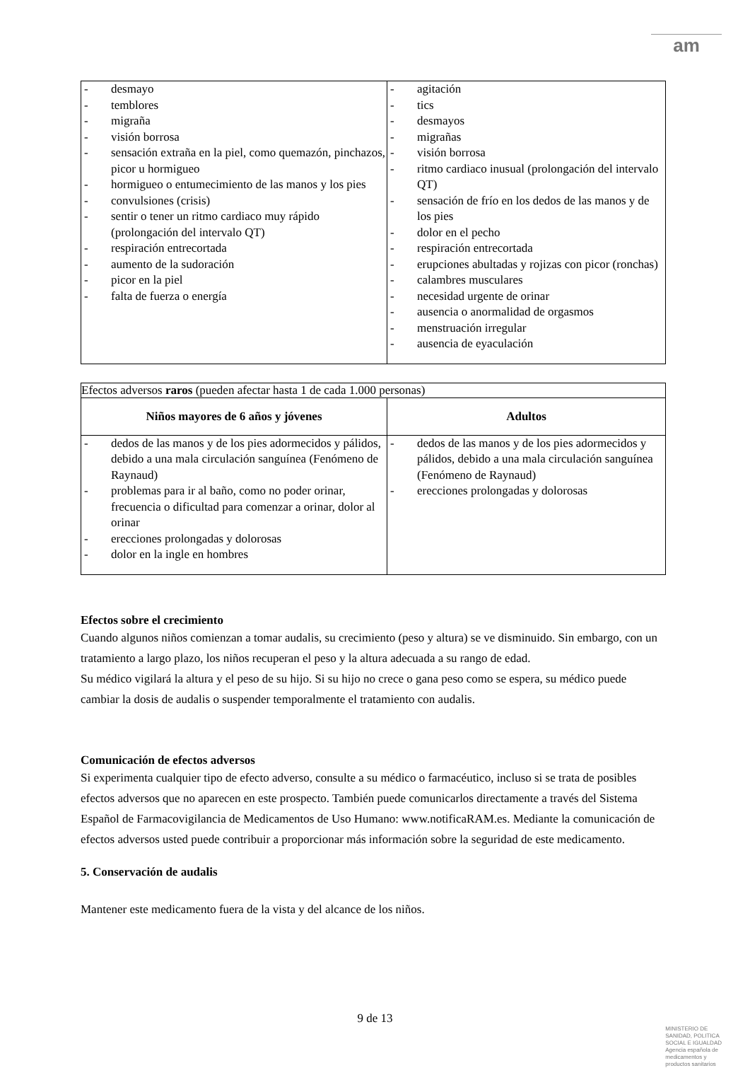am
| - desmayo - temblores - migraña - visión borrosa - sensación extraña en la piel, como quemazón, pinchazos, picor u hormigueo - hormigueo o entumecimiento de las manos y los pies - convulsiones (crisis) - sentir o tener un ritmo cardiaco muy rápido (prolongación del intervalo QT) - respiración entrecortada - aumento de la sudoración - picor en la piel - falta de fuerza o energía | - agitación - tics - desmayos - migrañas - visión borrosa - ritmo cardiaco inusual (prolongación del intervalo QT) - sensación de frío en los dedos de las manos y de los pies - dolor en el pecho - respiración entrecortada - erupciones abultadas y rojizas con picor (ronchas) - calambres musculares - necesidad urgente de orinar - ausencia o anormalidad de orgasmos - menstruación irregular - ausencia de eyaculación |
| Efectos adversos raros (pueden afectar hasta 1 de cada 1.000 personas) | |
| Niños mayores de 6 años y jóvenes | Adultos |
| - dedos de las manos y de los pies adormecidos y pálidos, debido a una mala circulación sanguínea (Fenómeno de Raynaud) - problemas para ir al baño, como no poder orinar, frecuencia o dificultad para comenzar a orinar, dolor al orinar - erecciones prolongadas y dolorosas - dolor en la ingle en hombres | - dedos de las manos y de los pies adormecidos y pálidos, debido a una mala circulación sanguínea (Fenómeno de Raynaud) - erecciones prolongadas y dolorosas |
Efectos sobre el crecimiento
Cuando algunos niños comienzan a tomar audalis, su crecimiento (peso y altura) se ve disminuido. Sin embargo, con un tratamiento a largo plazo, los niños recuperan el peso y la altura adecuada a su rango de edad.
Su médico vigilará la altura y el peso de su hijo. Si su hijo no crece o gana peso como se espera, su médico puede cambiar la dosis de audalis o suspender temporalmente el tratamiento con audalis.
Comunicación de efectos adversos
Si experimenta cualquier tipo de efecto adverso, consulte a su médico o farmacéutico, incluso si se trata de posibles efectos adversos que no aparecen en este prospecto. También puede comunicarlos directamente a través del Sistema Español de Farmacovigilancia de Medicamentos de Uso Humano: www.notificaRAM.es. Mediante la comunicación de efectos adversos usted puede contribuir a proporcionar más información sobre la seguridad de este medicamento.
5. Conservación de audalis
Mantener este medicamento fuera de la vista y del alcance de los niños.
9 de 13
MINISTERIO DE
SANIDAD, POLITICA
SOCIAL E IGUALDAD
Agencia española de
medicamentos y
productos sanitarios